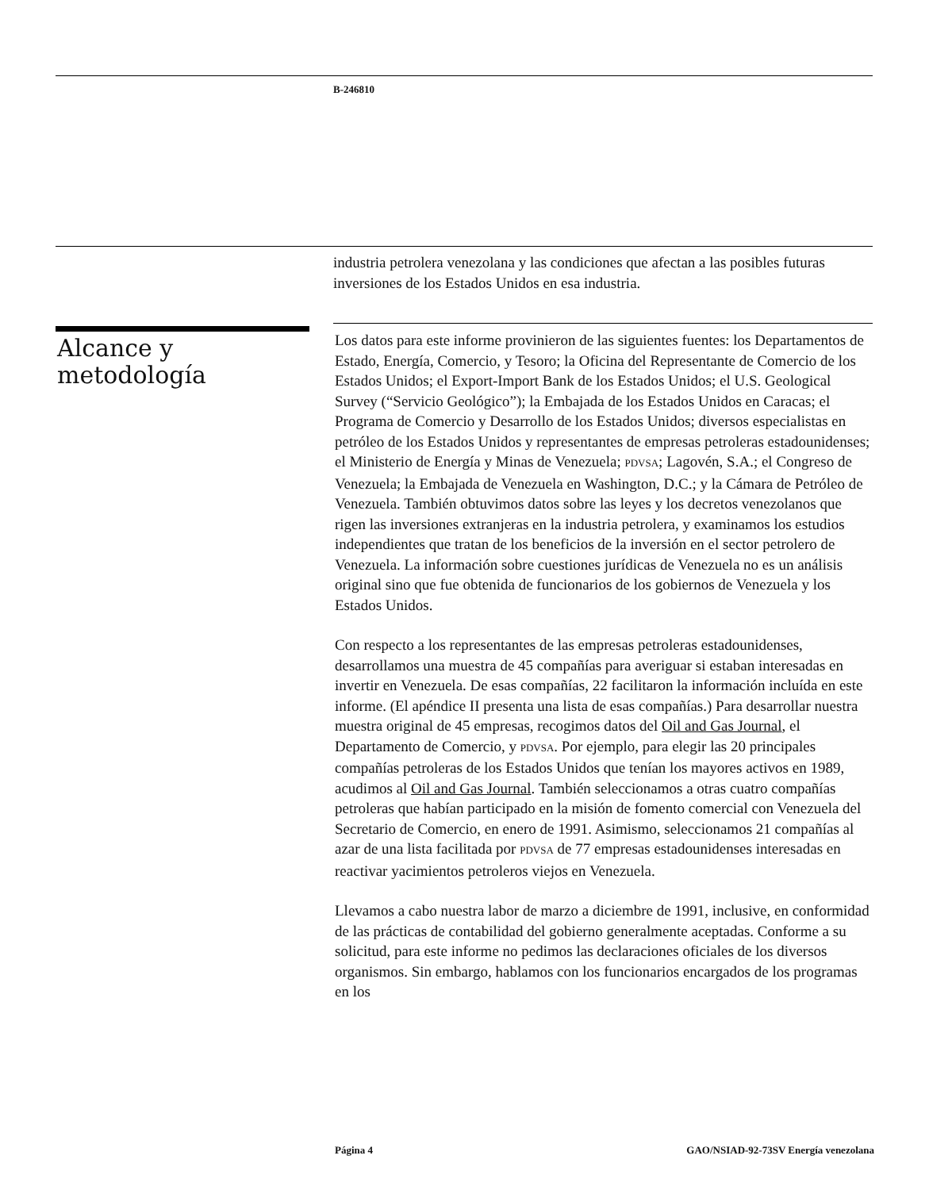B-246810
industria petrolera venezolana y las condiciones que afectan a las posibles futuras inversiones de los Estados Unidos en esa industria.
Alcance y
metodología
Los datos para este informe provinieron de las siguientes fuentes: los Departamentos de Estado, Energía, Comercio, y Tesoro; la Oficina del Representante de Comercio de los Estados Unidos; el Export-Import Bank de los Estados Unidos; el U.S. Geological Survey (“Servicio Geológico”); la Embajada de los Estados Unidos en Caracas; el Programa de Comercio y Desarrollo de los Estados Unidos; diversos especialistas en petróleo de los Estados Unidos y representantes de empresas petroleras estadounidenses; el Ministerio de Energía y Minas de Venezuela; PDVSA; Lagovén, S.A.; el Congreso de Venezuela; la Embajada de Venezuela en Washington, D.C.; y la Cámara de Petróleo de Venezuela. También obtuvimos datos sobre las leyes y los decretos venezolanos que rigen las inversiones extranjeras en la industria petrolera, y examinamos los estudios independientes que tratan de los beneficios de la inversión en el sector petrolero de Venezuela. La información sobre cuestiones jurídicas de Venezuela no es un análisis original sino que fue obtenida de funcionarios de los gobiernos de Venezuela y los Estados Unidos.
Con respecto a los representantes de las empresas petroleras estadounidenses, desarrollamos una muestra de 45 compañías para averiguar si estaban interesadas en invertir en Venezuela. De esas compañías, 22 facilitaron la información incluída en este informe. (El apéndice II presenta una lista de esas compañías.) Para desarrollar nuestra muestra original de 45 empresas, recogimos datos del Oil and Gas Journal, el Departamento de Comercio, y PDVSA. Por ejemplo, para elegir las 20 principales compañías petroleras de los Estados Unidos que tenían los mayores activos en 1989, acudimos al Oil and Gas Journal. También seleccionamos a otras cuatro compañías petroleras que habían participado en la misión de fomento comercial con Venezuela del Secretario de Comercio, en enero de 1991. Asimismo, seleccionamos 21 compañías al azar de una lista facilitada por PDVSA de 77 empresas estadounidenses interesadas en reactivar yacimientos petroleros viejos en Venezuela.
Llevamos a cabo nuestra labor de marzo a diciembre de 1991, inclusive, en conformidad de las prácticas de contabilidad del gobierno generalmente aceptadas. Conforme a su solicitud, para este informe no pedimos las declaraciones oficiales de los diversos organismos. Sin embargo, hablamos con los funcionarios encargados de los programas en los
Página 4 GAO/NSIAD-92-73SV Energía venezolana